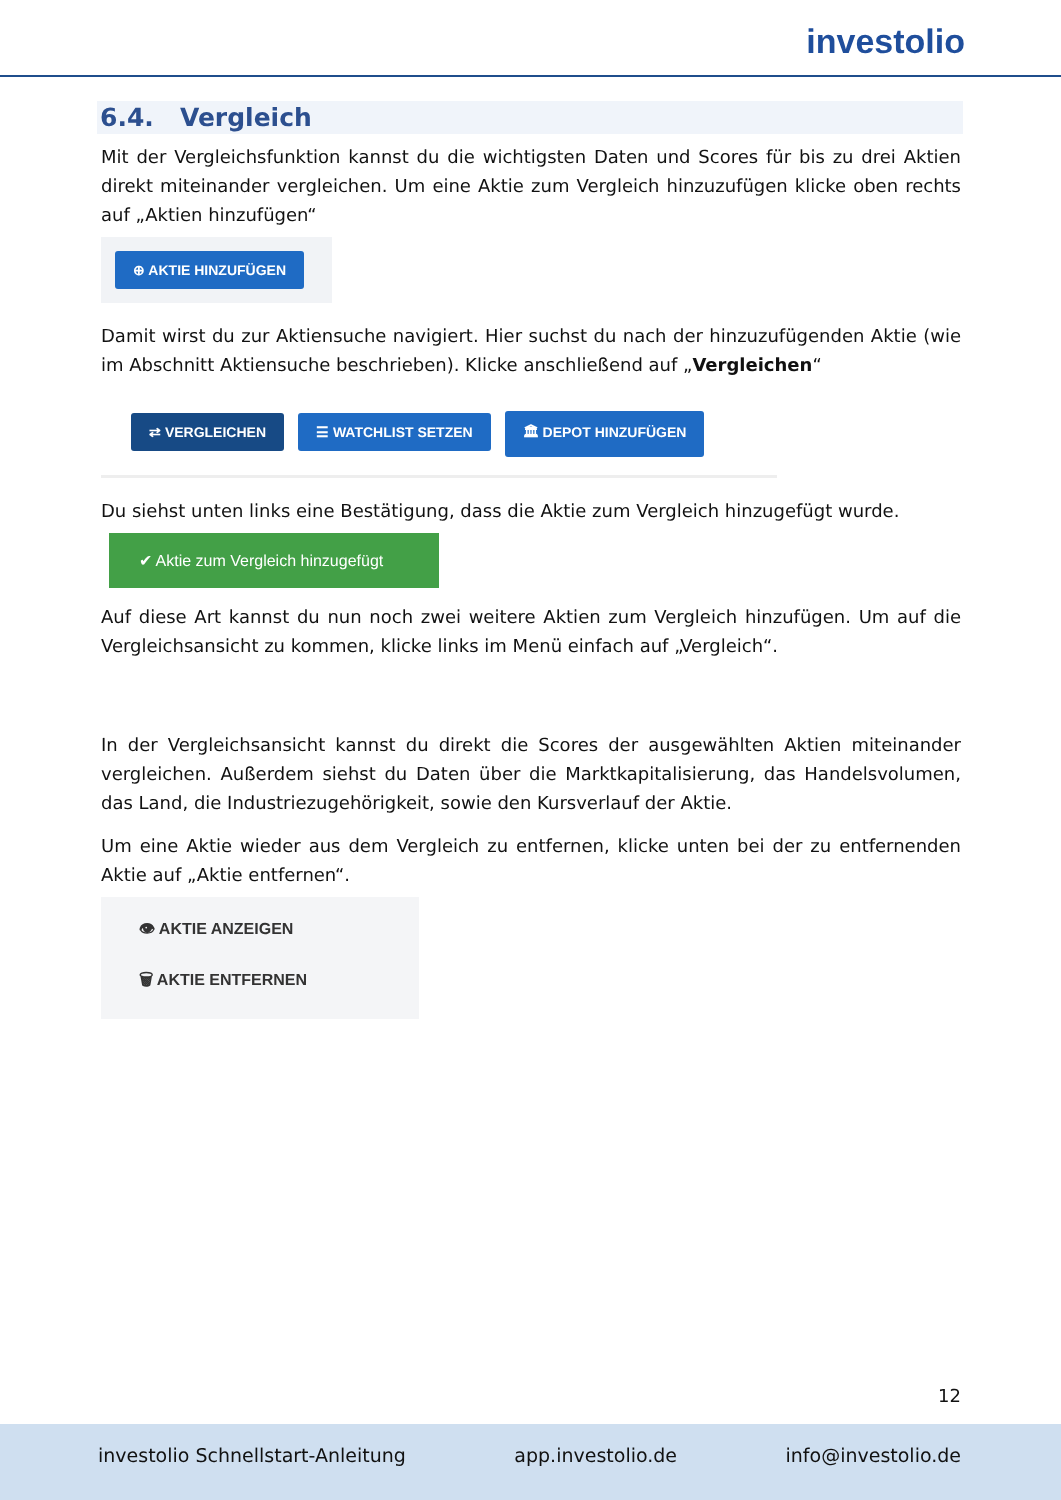investolio
6.4. Vergleich
Mit der Vergleichsfunktion kannst du die wichtigsten Daten und Scores für bis zu drei Aktien direkt miteinander vergleichen. Um eine Aktie zum Vergleich hinzuzufügen klicke oben rechts auf „Aktien hinzufügen“
⊕ AKTIE HINZUFÜGEN
Damit wirst du zur Aktiensuche navigiert. Hier suchst du nach der hinzuzufügenden Aktie (wie im Abschnitt Aktiensuche beschrieben). Klicke anschließend auf „Vergleichen“
⇄ VERGLEICHEN ☰ WATCHLIST SETZEN 🏛 DEPOT HINZUFÜGEN
Du siehst unten links eine Bestätigung, dass die Aktie zum Vergleich hinzugefügt wurde.
✔ Aktie zum Vergleich hinzugefügt
Auf diese Art kannst du nun noch zwei weitere Aktien zum Vergleich hinzufügen. Um auf die Vergleichsansicht zu kommen, klicke links im Menü einfach auf „Vergleich“.
In der Vergleichsansicht kannst du direkt die Scores der ausgewählten Aktien miteinander vergleichen. Außerdem siehst du Daten über die Marktkapitalisierung, das Handelsvolumen, das Land, die Industriezugehörigkeit, sowie den Kursverlauf der Aktie.
Um eine Aktie wieder aus dem Vergleich zu entfernen, klicke unten bei der zu entfernenden Aktie auf „Aktie entfernen“.
👁 AKTIE ANZEIGEN
🗑 AKTIE ENTFERNEN
12
investolio Schnellstart-Anleitung app.investolio.de info@investolio.de